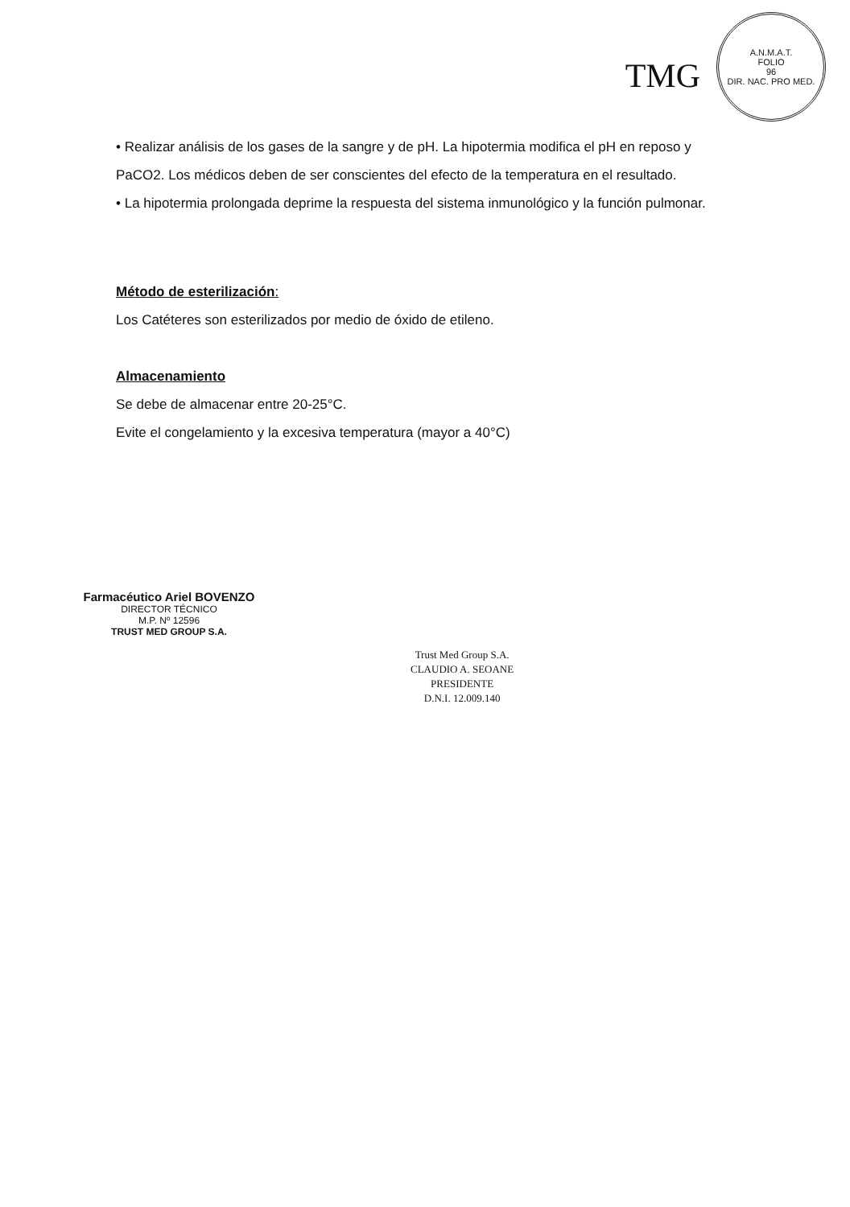TMG
A.N.M.A.T.
FOLIO
96
DIR. NAC. PRO MED.
• Realizar análisis de los gases de la sangre y de pH. La hipotermia modifica el pH en reposo y PaCO2. Los médicos deben de ser conscientes del efecto de la temperatura en el resultado.
• La hipotermia prolongada deprime la respuesta del sistema inmunológico y la función pulmonar.
Método de esterilización:
Los Catéteres son esterilizados por medio de óxido de etileno.
Almacenamiento
Se debe de almacenar entre 20-25°C.
Evite el congelamiento y la excesiva temperatura (mayor a 40°C)
Farmacéutico Ariel BOVENZO
DIRECTOR TÉCNICO
M.P. Nº 12596
TRUST MED GROUP S.A.
Trust Med Group S.A.
CLAUDIO A. SEOANE
PRESIDENTE
D.N.I. 12.009.140